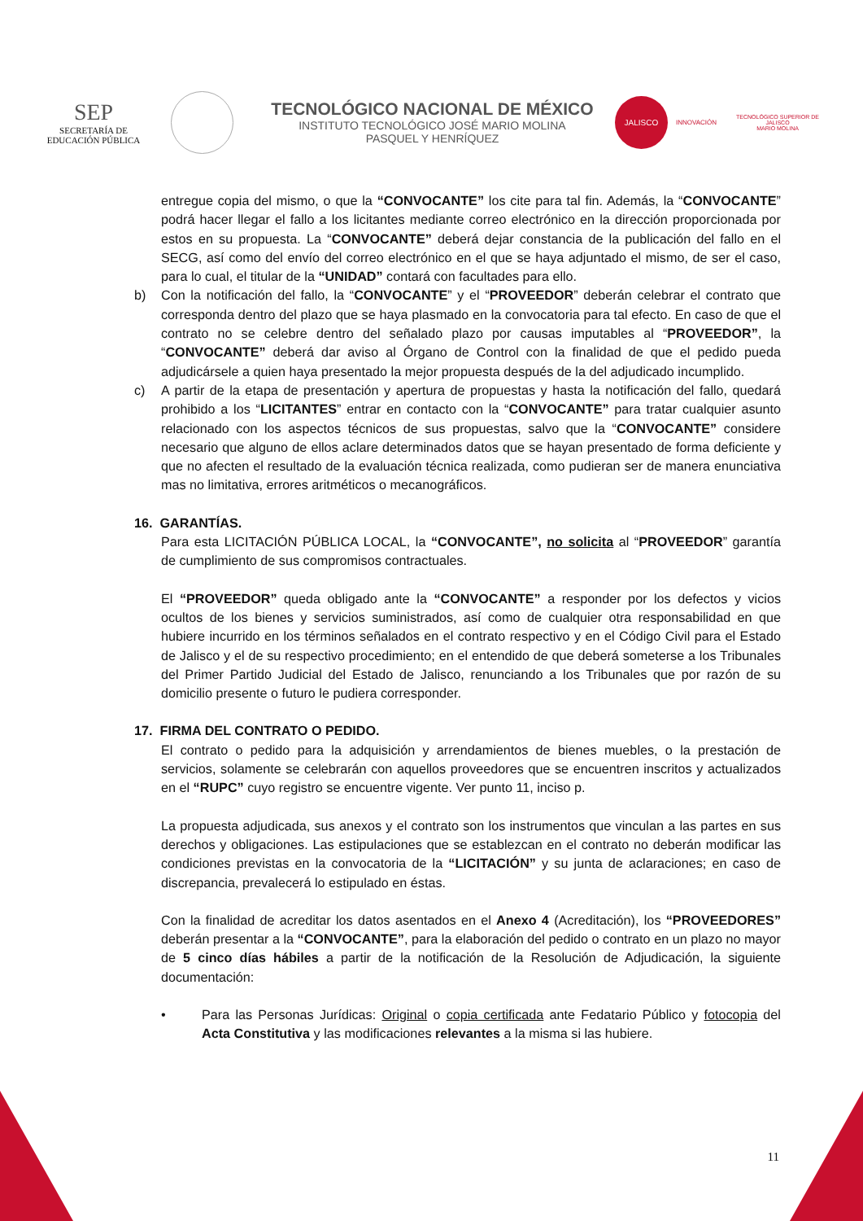SEP
SECRETARÍA DE
EDUCACIÓN PÚBLICA
TECNOLÓGICO NACIONAL DE MÉXICO
INSTITUTO TECNOLÓGICO JOSÉ MARIO MOLINA
PASQUEL Y HENRÍQUEZ
JALISCO
INNOVACIÓN
TECNOLÓGICO SUPERIOR DE JALISCO
MARIO MOLINA
entregue copia del mismo, o que la “CONVOCANTE” los cite para tal fin. Además, la “CONVOCANTE” podrá hacer llegar el fallo a los licitantes mediante correo electrónico en la dirección proporcionada por estos en su propuesta. La “CONVOCANTE” deberá dejar constancia de la publicación del fallo en el SECG, así como del envío del correo electrónico en el que se haya adjuntado el mismo, de ser el caso, para lo cual, el titular de la “UNIDAD” contará con facultades para ello.
b) Con la notificación del fallo, la “CONVOCANTE” y el “PROVEEDOR” deberán celebrar el contrato que corresponda dentro del plazo que se haya plasmado en la convocatoria para tal efecto. En caso de que el contrato no se celebre dentro del señalado plazo por causas imputables al “PROVEEDOR”, la “CONVOCANTE” deberá dar aviso al Órgano de Control con la finalidad de que el pedido pueda adjudicársele a quien haya presentado la mejor propuesta después de la del adjudicado incumplido.
c) A partir de la etapa de presentación y apertura de propuestas y hasta la notificación del fallo, quedará prohibido a los “LICITANTES” entrar en contacto con la “CONVOCANTE” para tratar cualquier asunto relacionado con los aspectos técnicos de sus propuestas, salvo que la “CONVOCANTE” considere necesario que alguno de ellos aclare determinados datos que se hayan presentado de forma deficiente y que no afecten el resultado de la evaluación técnica realizada, como pudieran ser de manera enunciativa mas no limitativa, errores aritméticos o mecanográficos.
16. GARANTÍAS.
Para esta LICITACIÓN PÚBLICA LOCAL, la “CONVOCANTE”, no solicita al “PROVEEDOR” garantía de cumplimiento de sus compromisos contractuales.
El “PROVEEDOR” queda obligado ante la “CONVOCANTE” a responder por los defectos y vicios ocultos de los bienes y servicios suministrados, así como de cualquier otra responsabilidad en que hubiere incurrido en los términos señalados en el contrato respectivo y en el Código Civil para el Estado de Jalisco y el de su respectivo procedimiento; en el entendido de que deberá someterse a los Tribunales del Primer Partido Judicial del Estado de Jalisco, renunciando a los Tribunales que por razón de su domicilio presente o futuro le pudiera corresponder.
17. FIRMA DEL CONTRATO O PEDIDO.
El contrato o pedido para la adquisición y arrendamientos de bienes muebles, o la prestación de servicios, solamente se celebrarán con aquellos proveedores que se encuentren inscritos y actualizados en el “RUPC” cuyo registro se encuentre vigente. Ver punto 11, inciso p.
La propuesta adjudicada, sus anexos y el contrato son los instrumentos que vinculan a las partes en sus derechos y obligaciones. Las estipulaciones que se establezcan en el contrato no deberán modificar las condiciones previstas en la convocatoria de la “LICITACIÓN” y su junta de aclaraciones; en caso de discrepancia, prevalecerá lo estipulado en éstas.
Con la finalidad de acreditar los datos asentados en el Anexo 4 (Acreditación), los “PROVEEDORES” deberán presentar a la “CONVOCANTE”, para la elaboración del pedido o contrato en un plazo no mayor de 5 cinco días hábiles a partir de la notificación de la Resolución de Adjudicación, la siguiente documentación:
• Para las Personas Jurídicas: Original o copia certificada ante Fedatario Público y fotocopia del Acta Constitutiva y las modificaciones relevantes a la misma si las hubiere.
11